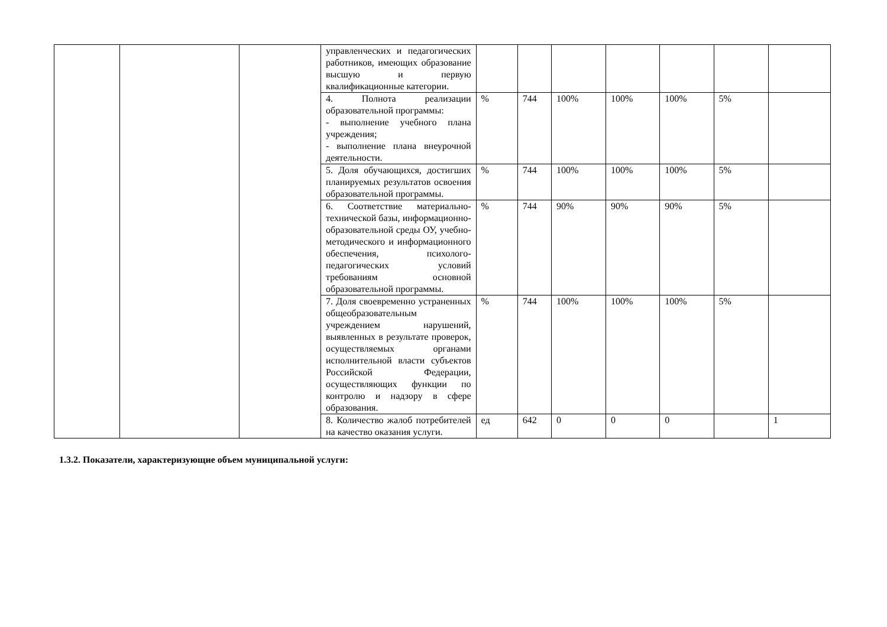| | | | управленческих и педагогических работников, имеющих образование высшую и первую квалификационные категории. | | | | | | | |
| | | | 4. Полнота реализации образовательной программы: - выполнение учебного плана учреждения; - выполнение плана внеурочной деятельности. | % | 744 | 100% | 100% | 100% | 5% | |
| | | | 5. Доля обучающихся, достигших планируемых результатов освоения образовательной программы. | % | 744 | 100% | 100% | 100% | 5% | |
| | | | 6. Соответствие материально-технической базы, информационно-образовательной среды ОУ, учебно-методического и информационного обеспечения, психолого-педагогических условий требованиям основной образовательной программы. | % | 744 | 90% | 90% | 90% | 5% | |
| | | | 7. Доля своевременно устраненных общеобразовательным учреждением нарушений, выявленных в результате проверок, осуществляемых органами исполнительной власти субъектов Российской Федерации, осуществляющих функции по контролю и надзору в сфере образования. | % | 744 | 100% | 100% | 100% | 5% | |
| | | | 8. Количество жалоб потребителей на качество оказания услуги. | ед | 642 | 0 | 0 | 0 | | 1 |
1.3.2. Показатели, характеризующие объем муниципальной услуги: